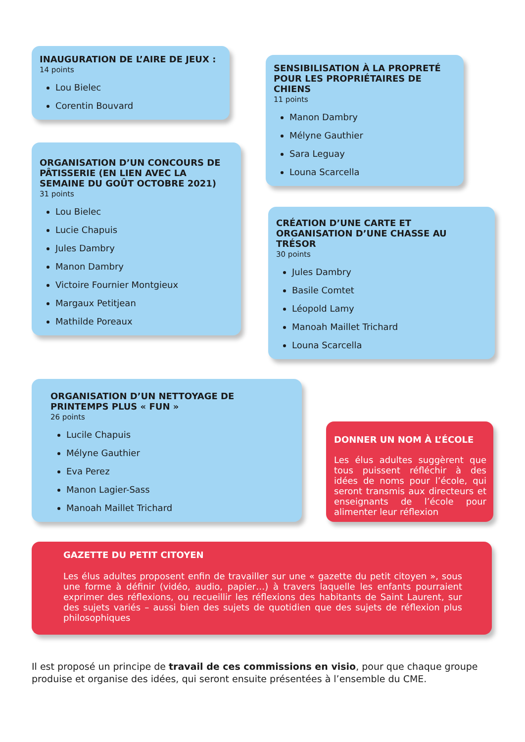INAUGURATION DE L’AIRE DE JEUX :
14 points
Lou Bielec
Corentin Bouvard
ORGANISATION D’UN CONCOURS DE PÂTISSERIE (EN LIEN AVEC LA SEMAINE DU GOÛT OCTOBRE 2021)
31 points
Lou Bielec
Lucie Chapuis
Jules Dambry
Manon Dambry
Victoire Fournier Montgieux
Margaux Petitjean
Mathilde Poreaux
SENSIBILISATION À LA PROPRETÉ POUR LES PROPRIÉTAIRES DE CHIENS
11 points
Manon Dambry
Mélyne Gauthier
Sara Leguay
Louna Scarcella
CRÉATION D’UNE CARTE ET ORGANISATION D’UNE CHASSE AU TRÉSOR
30 points
Jules Dambry
Basile Comtet
Léopold Lamy
Manoah Maillet Trichard
Louna Scarcella
ORGANISATION D’UN NETTOYAGE DE PRINTEMPS PLUS « FUN »
26 points
Lucile Chapuis
Mélyne Gauthier
Eva Perez
Manon Lagier-Sass
Manoah Maillet Trichard
DONNER UN NOM À L’ÉCOLE
Les élus adultes suggèrent que tous puissent réfléchir à des idées de noms pour l’école, qui seront transmis aux directeurs et enseignants de l’école pour alimenter leur réflexion
GAZETTE DU PETIT CITOYEN
Les élus adultes proposent enfin de travailler sur une « gazette du petit citoyen », sous une forme à définir (vidéo, audio, papier…) à travers laquelle les enfants pourraient exprimer des réflexions, ou recueillir les réflexions des habitants de Saint Laurent, sur des sujets variés – aussi bien des sujets de quotidien que des sujets de réflexion plus philosophiques
Il est proposé un principe de travail de ces commissions en visio, pour que chaque groupe produise et organise des idées, qui seront ensuite présentées à l’ensemble du CME.